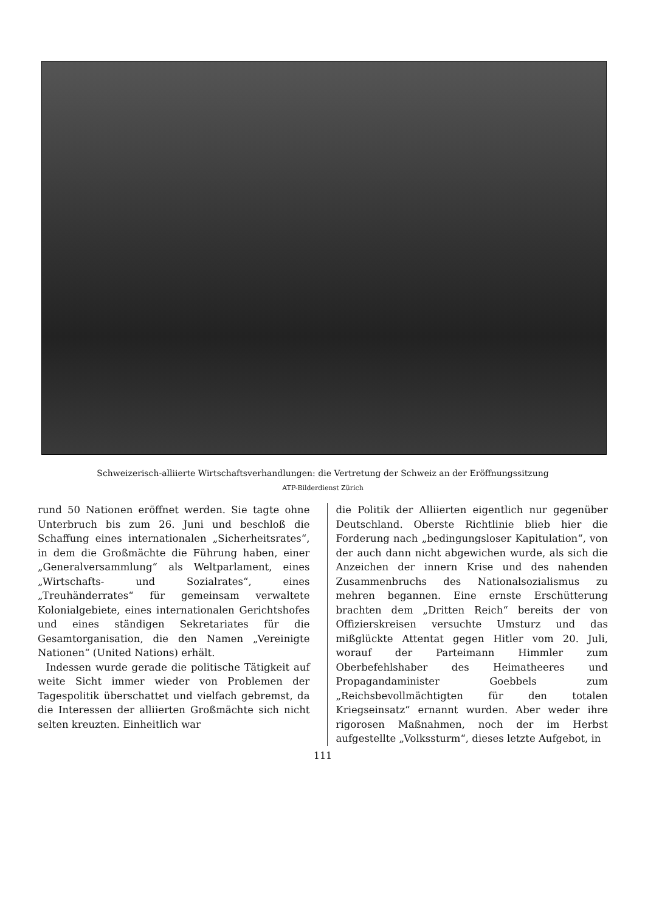Schweizerisch-alliierte Wirtschaftsverhandlungen: die Vertretung der Schweiz an der Eröffnungssitzung
ATP-Bilderdienst Zürich
rund 50 Nationen eröffnet werden. Sie tagte ohne Unterbruch bis zum 26. Juni und beschloß die Schaffung eines internationalen „Sicherheitsrates“, in dem die Großmächte die Führung haben, einer „Generalversammlung“ als Weltparlament, eines „Wirtschafts- und Sozialrates“, eines „Treuhänderrates“ für gemeinsam verwaltete Kolonialgebiete, eines internationalen Gerichtshofes und eines ständigen Sekretariates für die Gesamtorganisation, die den Namen „Vereinigte Nationen“ (United Nations) erhält.
Indessen wurde gerade die politische Tätigkeit auf weite Sicht immer wieder von Problemen der Tagespolitik überschattet und vielfach gebremst, da die Interessen der alliierten Großmächte sich nicht selten kreuzten. Einheitlich war
die Politik der Alliierten eigentlich nur gegenüber Deutschland. Oberste Richtlinie blieb hier die Forderung nach „bedingungsloser Kapitulation“, von der auch dann nicht abgewichen wurde, als sich die Anzeichen der innern Krise und des nahenden Zusammenbruchs des Nationalsozialismus zu mehren begannen. Eine ernste Erschütterung brachten dem „Dritten Reich“ bereits der von Offizierskreisen versuchte Umsturz und das mißglückte Attentat gegen Hitler vom 20. Juli, worauf der Parteimann Himmler zum Oberbefehlshaber des Heimatheeres und Propagandaminister Goebbels zum „Reichsbevollmächtigten für den totalen Kriegseinsatz“ ernannt wurden. Aber weder ihre rigorosen Maßnahmen, noch der im Herbst aufgestellte „Volkssturm“, dieses letzte Aufgebot, in
111